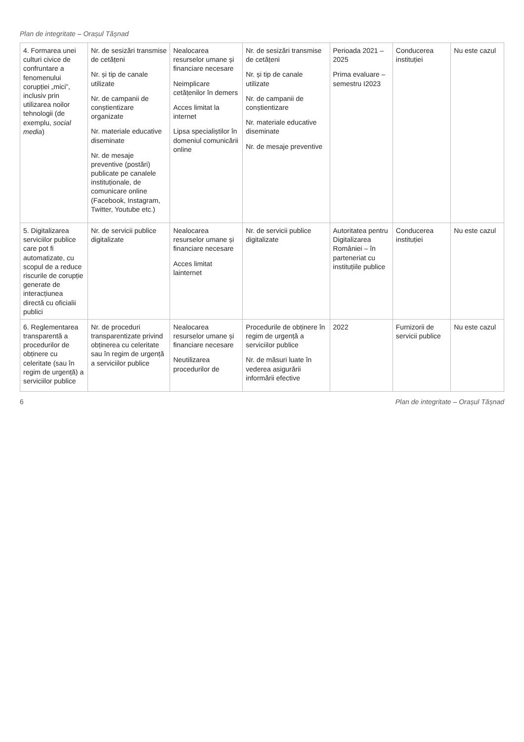Plan de integritate – Orașul Tășnad
| 4. Formarea unei culturi civice de confruntare a fenomenului corupției „mici”, inclusiv prin utilizarea noilor tehnologii (de exemplu, social media ) | Nr. de sesizări transmise de cetățeni Nr. și tip de canale utilizate Nr. de campanii de conștientizare organizate Nr. materiale educative diseminate Nr. de mesaje preventive (postări) publicate pe canalele instituționale, de comunicare online (Facebook, Instagram, Twitter, Youtube etc.) | Nealocarea resurselor umane și financiare necesare Neimplicare cetățenilor în demers Acces limitat la internet Lipsa specialiștilor în domeniul comunicării online | Nr. de sesizări transmise de cetățeni Nr. și tip de canale utilizate Nr. de campanii de conștientizare Nr. materiale educative diseminate Nr. de mesaje preventive | Perioada 2021 – 2025 Prima evaluare – semestru I2023 | Conducerea instituției | Nu este cazul |
| 5. Digitalizarea serviciilor publice care pot fi automatizate, cu scopul de a reduce riscurile de corupție generate de interacțiunea directă cu oficialii publici | Nr. de servicii publice digitalizate | Nealocarea resurselor umane și financiare necesare Acces limitat lainternet | Nr. de servicii publice digitalizate | Autoritatea pentru Digitalizarea României – în parteneriat cu instituțiile publice | Conducerea instituției | Nu este cazul |
| 6. Reglementarea transparentă a procedurilor de obținere cu celeritate (sau în regim de urgență) a serviciilor publice | Nr. de proceduri transparentizate privind obținerea cu celeritate sau în regim de urgență a serviciilor publice | Nealocarea resurselor umane și financiare necesare Neutilizarea procedurilor de | Procedurile de obținere în regim de urgență a serviciilor publice Nr. de măsuri luate în vederea asigurării informării efective | 2022 | Furnizorii de servicii publice | Nu este cazul |
6 Plan de integritate – Orașul Tășnad